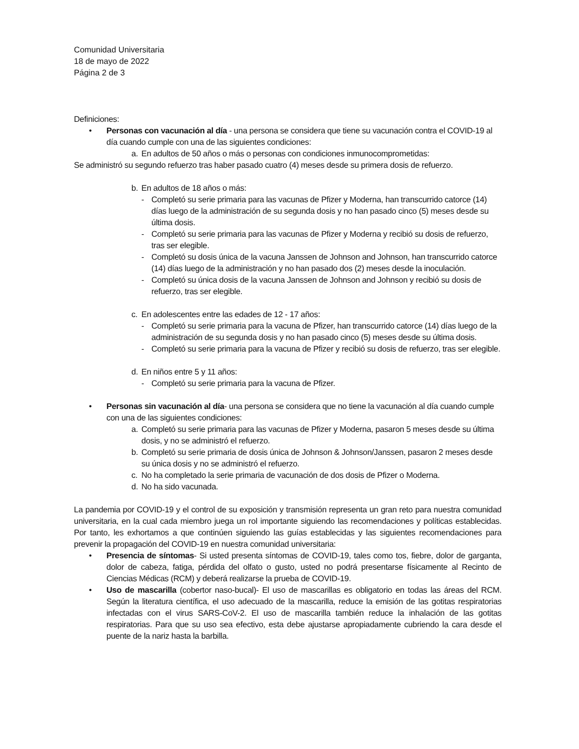Comunidad Universitaria
18 de mayo de 2022
Página 2 de 3
Definiciones:
• Personas con vacunación al día - una persona se considera que tiene su vacunación contra el COVID-19 al día cuando cumple con una de las siguientes condiciones:
a. En adultos de 50 años o más o personas con condiciones inmunocomprometidas:
Se administró su segundo refuerzo tras haber pasado cuatro (4) meses desde su primera dosis de refuerzo.
b. En adultos de 18 años o más:
- Completó su serie primaria para las vacunas de Pfizer y Moderna, han transcurrido catorce (14) días luego de la administración de su segunda dosis y no han pasado cinco (5) meses desde su última dosis.
- Completó su serie primaria para las vacunas de Pfizer y Moderna y recibió su dosis de refuerzo, tras ser elegible.
- Completó su dosis única de la vacuna Janssen de Johnson and Johnson, han transcurrido catorce (14) días luego de la administración y no han pasado dos (2) meses desde la inoculación.
- Completó su única dosis de la vacuna Janssen de Johnson and Johnson y recibió su dosis de refuerzo, tras ser elegible.
c. En adolescentes entre las edades de 12 - 17 años:
- Completó su serie primaria para la vacuna de Pfizer, han transcurrido catorce (14) días luego de la administración de su segunda dosis y no han pasado cinco (5) meses desde su última dosis.
- Completó su serie primaria para la vacuna de Pfizer y recibió su dosis de refuerzo, tras ser elegible.
d. En niños entre 5 y 11 años:
- Completó su serie primaria para la vacuna de Pfizer.
• Personas sin vacunación al día- una persona se considera que no tiene la vacunación al día cuando cumple con una de las siguientes condiciones:
a. Completó su serie primaria para las vacunas de Pfizer y Moderna, pasaron 5 meses desde su última dosis, y no se administró el refuerzo.
b. Completó su serie primaria de dosis única de Johnson & Johnson/Janssen, pasaron 2 meses desde su única dosis y no se administró el refuerzo.
c. No ha completado la serie primaria de vacunación de dos dosis de Pfizer o Moderna.
d. No ha sido vacunada.
La pandemia por COVID-19 y el control de su exposición y transmisión representa un gran reto para nuestra comunidad universitaria, en la cual cada miembro juega un rol importante siguiendo las recomendaciones y políticas establecidas. Por tanto, les exhortamos a que continúen siguiendo las guías establecidas y las siguientes recomendaciones para prevenir la propagación del COVID-19 en nuestra comunidad universitaria:
• Presencia de síntomas- Si usted presenta síntomas de COVID-19, tales como tos, fiebre, dolor de garganta, dolor de cabeza, fatiga, pérdida del olfato o gusto, usted no podrá presentarse físicamente al Recinto de Ciencias Médicas (RCM) y deberá realizarse la prueba de COVID-19.
• Uso de mascarilla (cobertor naso-bucal)- El uso de mascarillas es obligatorio en todas las áreas del RCM. Según la literatura científica, el uso adecuado de la mascarilla, reduce la emisión de las gotitas respiratorias infectadas con el virus SARS-CoV-2. El uso de mascarilla también reduce la inhalación de las gotitas respiratorias. Para que su uso sea efectivo, esta debe ajustarse apropiadamente cubriendo la cara desde el puente de la nariz hasta la barbilla.